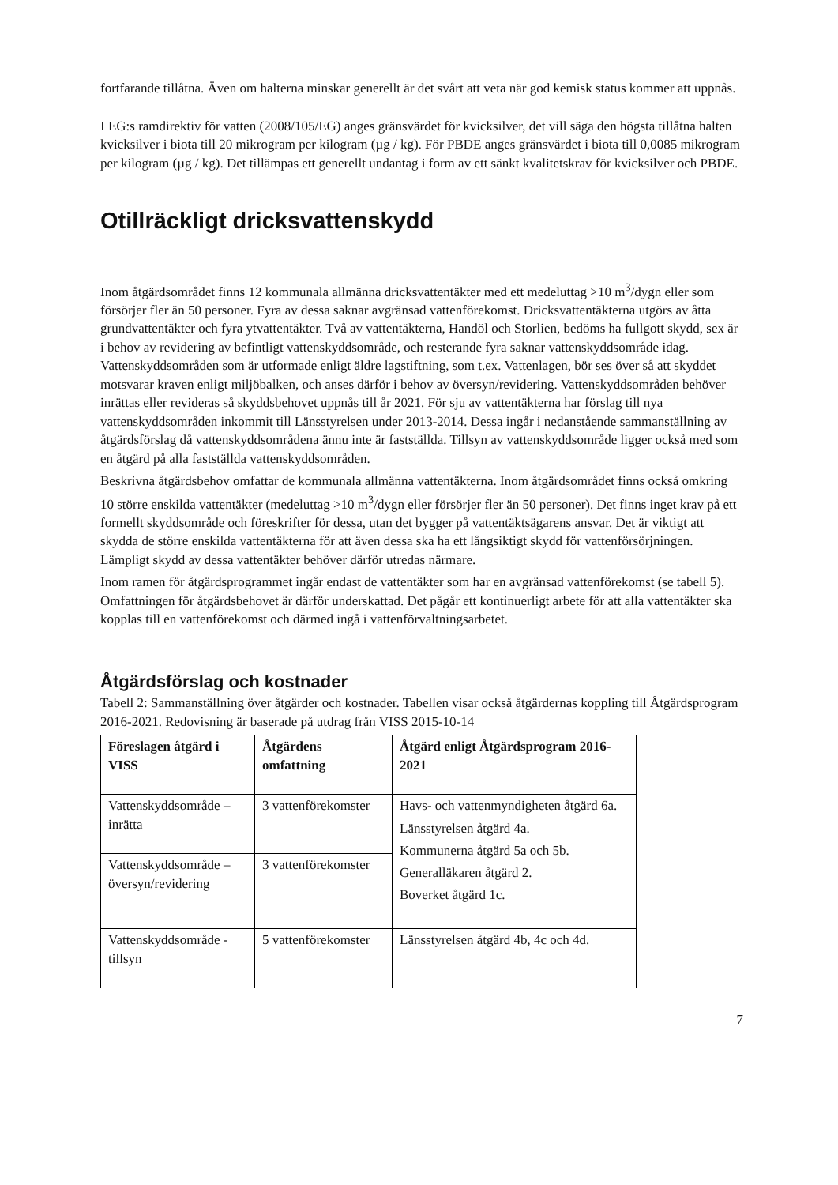fortfarande tillåtna. Även om halterna minskar generellt är det svårt att veta när god kemisk status kommer att uppnås.
I EG:s ramdirektiv för vatten (2008/105/EG) anges gränsvärdet för kvicksilver, det vill säga den högsta tillåtna halten kvicksilver i biota till 20 mikrogram per kilogram (µg / kg). För PBDE anges gränsvärdet i biota till 0,0085 mikrogram per kilogram (µg / kg). Det tillämpas ett generellt undantag i form av ett sänkt kvalitetskrav för kvicksilver och PBDE.
Otillräckligt dricksvattenskydd
Inom åtgärdsområdet finns 12 kommunala allmänna dricksvattentäkter med ett medeluttag >10 m<sup>3</sup>/dygn eller som försörjer fler än 50 personer. Fyra av dessa saknar avgränsad vattenförekomst. Dricksvattentäkterna utgörs av åtta grundvattentäkter och fyra ytvattentäkter. Två av vattentäkterna, Handöl och Storlien, bedöms ha fullgott skydd, sex är i behov av revidering av befintligt vattenskyddsområde, och resterande fyra saknar vattenskyddsområde idag. Vattenskyddsområden som är utformade enligt äldre lagstiftning, som t.ex. Vattenlagen, bör ses över så att skyddet motsvarar kraven enligt miljöbalken, och anses därför i behov av översyn/revidering. Vattenskyddsområden behöver inrättas eller revideras så skyddsbehovet uppnås till år 2021. För sju av vattentäkterna har förslag till nya vattenskyddsområden inkommit till Länsstyrelsen under 2013-2014. Dessa ingår i nedanstående sammanställning av åtgärdsförslag då vattenskyddsområdena ännu inte är fastställda. Tillsyn av vattenskyddsområde ligger också med som en åtgärd på alla fastställda vattenskyddsområden.
Beskrivna åtgärdsbehov omfattar de kommunala allmänna vattentäkterna. Inom åtgärdsområdet finns också omkring 10 större enskilda vattentäkter (medeluttag >10 m<sup>3</sup>/dygn eller försörjer fler än 50 personer). Det finns inget krav på ett formellt skyddsområde och föreskrifter för dessa, utan det bygger på vattentäktsägarens ansvar. Det är viktigt att skydda de större enskilda vattentäkterna för att även dessa ska ha ett långsiktigt skydd för vattenförsörjningen. Lämpligt skydd av dessa vattentäkter behöver därför utredas närmare.
Inom ramen för åtgärdsprogrammet ingår endast de vattentäkter som har en avgränsad vattenförekomst (se tabell 5). Omfattningen för åtgärdsbehovet är därför underskattad. Det pågår ett kontinuerligt arbete för att alla vattentäkter ska kopplas till en vattenförekomst och därmed ingå i vattenförvaltningsarbetet.
Åtgärdsförslag och kostnader
Tabell 2: Sammanställning över åtgärder och kostnader. Tabellen visar också åtgärdernas koppling till Åtgärdsprogram 2016-2021. Redovisning är baserade på utdrag från VISS 2015-10-14
| Föreslagen åtgärd i VISS | Åtgärdens omfattning | Åtgärd enligt Åtgärdsprogram 2016-2021 |
| --- | --- | --- |
| Vattenskyddsområde – inrätta | 3 vattenförekomster | Havs- och vattenmyndigheten åtgärd 6a. Länsstyrelsen åtgärd 4a. Kommunerna åtgärd 5a och 5b. Generalläkaren åtgärd 2. Boverket åtgärd 1c. |
| Vattenskyddsområde – översyn/revidering | 3 vattenförekomster | |
| Vattenskyddsområde - tillsyn | 5 vattenförekomster | Länsstyrelsen åtgärd 4b, 4c och 4d. |
7